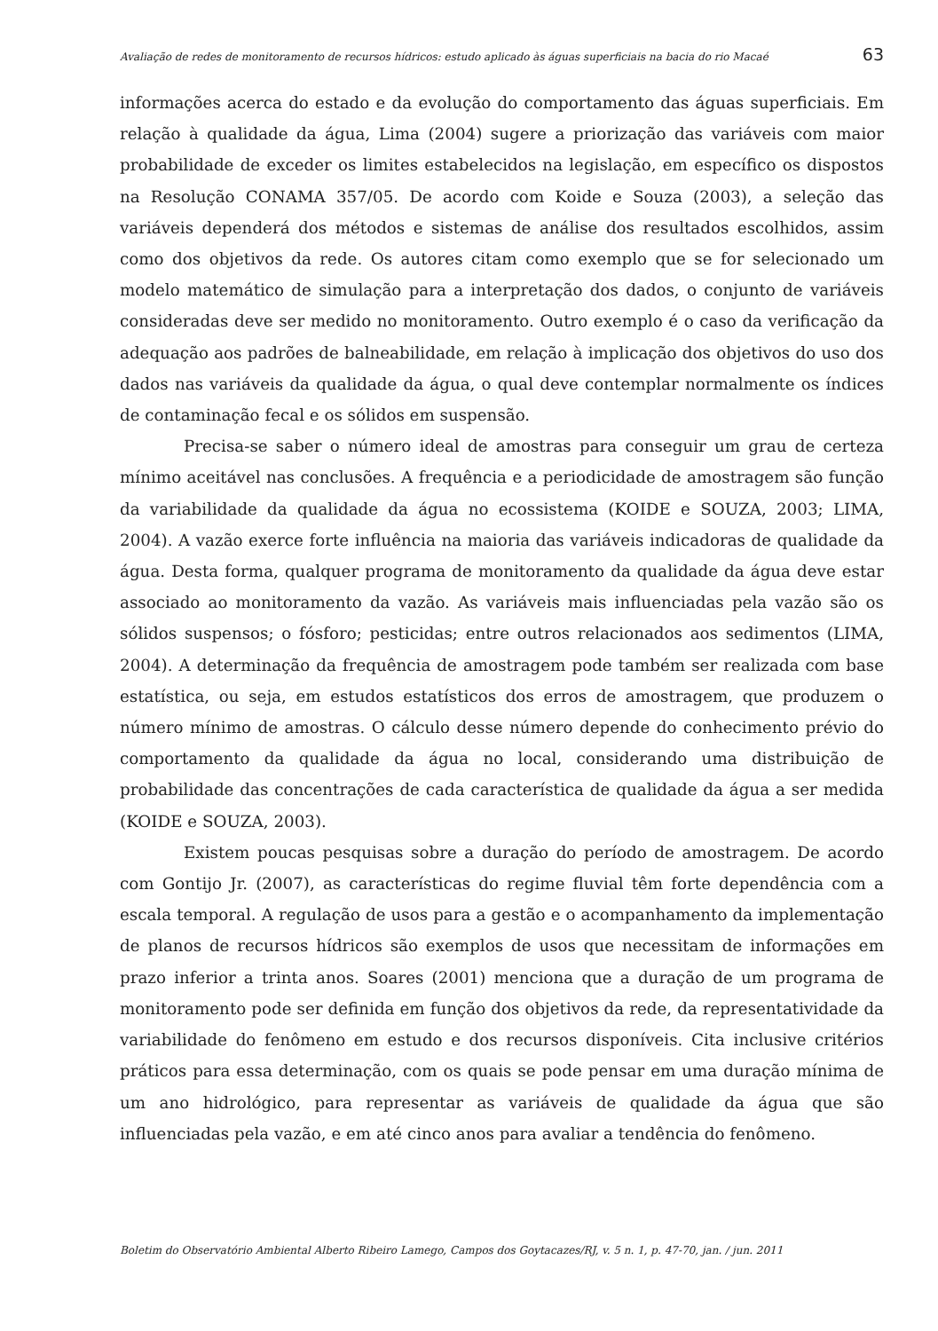Avaliação de redes de monitoramento de recursos hídricos: estudo aplicado às águas superficiais na bacia do rio Macaé 63
informações acerca do estado e da evolução do comportamento das águas superficiais. Em relação à qualidade da água, Lima (2004) sugere a priorização das variáveis com maior probabilidade de exceder os limites estabelecidos na legislação, em específico os dispostos na Resolução CONAMA 357/05. De acordo com Koide e Souza (2003), a seleção das variáveis dependerá dos métodos e sistemas de análise dos resultados escolhidos, assim como dos objetivos da rede. Os autores citam como exemplo que se for selecionado um modelo matemático de simulação para a interpretação dos dados, o conjunto de variáveis consideradas deve ser medido no monitoramento. Outro exemplo é o caso da verificação da adequação aos padrões de balneabilidade, em relação à implicação dos objetivos do uso dos dados nas variáveis da qualidade da água, o qual deve contemplar normalmente os índices de contaminação fecal e os sólidos em suspensão.
Precisa-se saber o número ideal de amostras para conseguir um grau de certeza mínimo aceitável nas conclusões. A frequência e a periodicidade de amostragem são função da variabilidade da qualidade da água no ecossistema (KOIDE e SOUZA, 2003; LIMA, 2004). A vazão exerce forte influência na maioria das variáveis indicadoras de qualidade da água. Desta forma, qualquer programa de monitoramento da qualidade da água deve estar associado ao monitoramento da vazão. As variáveis mais influenciadas pela vazão são os sólidos suspensos; o fósforo; pesticidas; entre outros relacionados aos sedimentos (LIMA, 2004). A determinação da frequência de amostragem pode também ser realizada com base estatística, ou seja, em estudos estatísticos dos erros de amostragem, que produzem o número mínimo de amostras. O cálculo desse número depende do conhecimento prévio do comportamento da qualidade da água no local, considerando uma distribuição de probabilidade das concentrações de cada característica de qualidade da água a ser medida (KOIDE e SOUZA, 2003).
Existem poucas pesquisas sobre a duração do período de amostragem. De acordo com Gontijo Jr. (2007), as características do regime fluvial têm forte dependência com a escala temporal. A regulação de usos para a gestão e o acompanhamento da implementação de planos de recursos hídricos são exemplos de usos que necessitam de informações em prazo inferior a trinta anos. Soares (2001) menciona que a duração de um programa de monitoramento pode ser definida em função dos objetivos da rede, da representatividade da variabilidade do fenômeno em estudo e dos recursos disponíveis. Cita inclusive critérios práticos para essa determinação, com os quais se pode pensar em uma duração mínima de um ano hidrológico, para representar as variáveis de qualidade da água que são influenciadas pela vazão, e em até cinco anos para avaliar a tendência do fenômeno.
Boletim do Observatório Ambiental Alberto Ribeiro Lamego, Campos dos Goytacazes/RJ, v. 5 n. 1, p. 47-70, jan. / jun. 2011